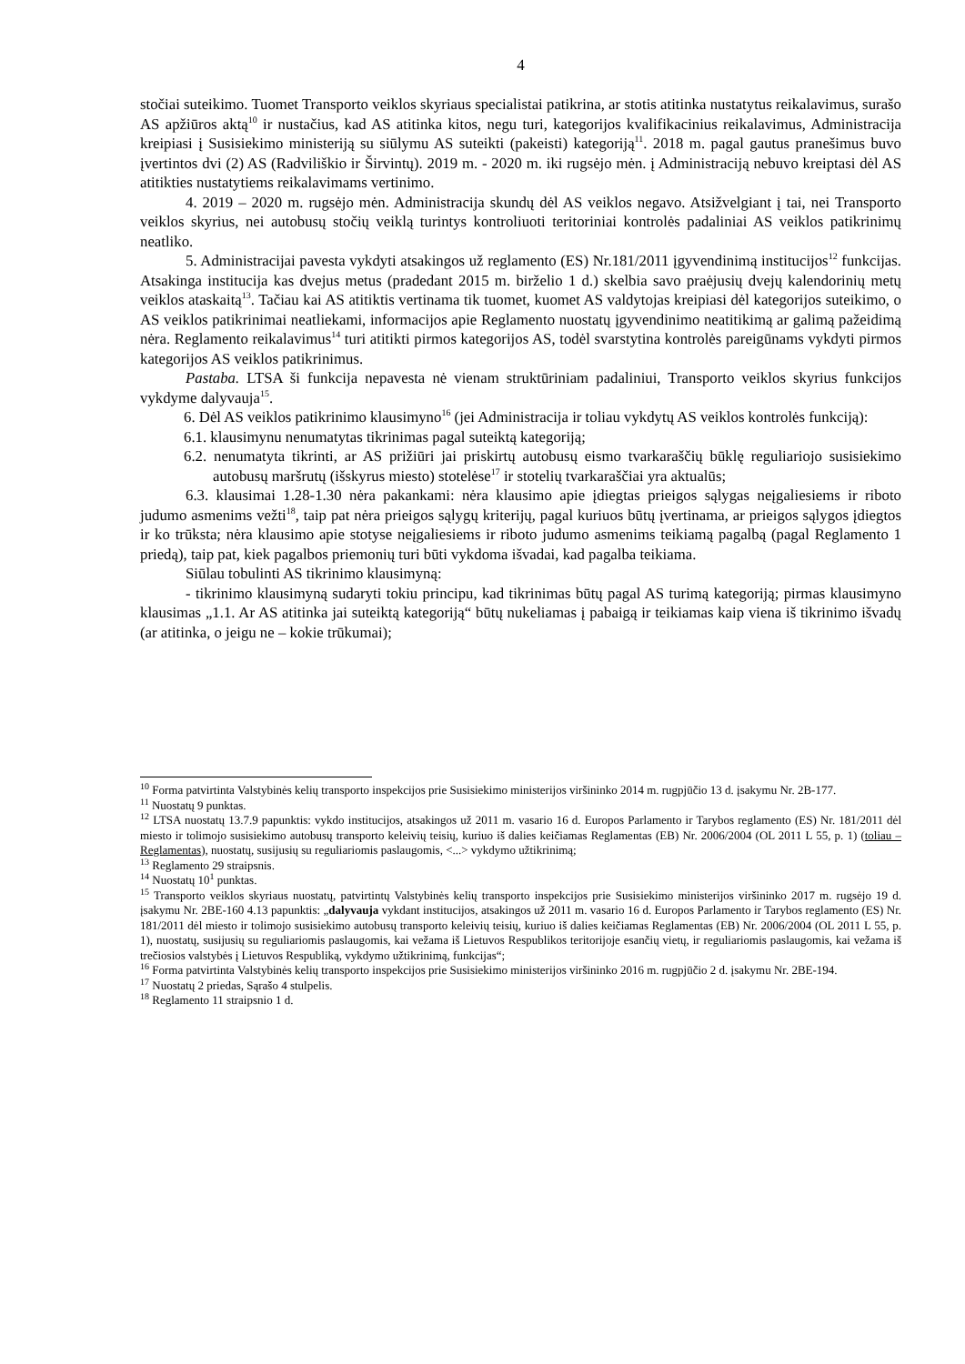4
stočiai suteikimo. Tuomet Transporto veiklos skyriaus specialistai patikrina, ar stotis atitinka nustatytus reikalavimus, surašo AS apžiūros aktą<sup>10</sup> ir nustačius, kad AS atitinka kitos, negu turi, kategorijos kvalifikacinius reikalavimus, Administracija kreipiasi į Susisiekimo ministeriją su siūlymu AS suteikti (pakeisti) kategoriją<sup>11</sup>. 2018 m. pagal gautus pranešimus buvo įvertintos dvi (2) AS (Radviliškio ir Širvintų). 2019 m. - 2020 m. iki rugsėjo mėn. į Administraciją nebuvo kreiptasi dėl AS atitikties nustatytiems reikalavimams vertinimo.
4. 2019 – 2020 m. rugsėjo mėn. Administracija skundų dėl AS veiklos negavo. Atsižvelgiant į tai, nei Transporto veiklos skyrius, nei autobusų stočių veiklą turintys kontroliuoti teritoriniai kontrolės padaliniai AS veiklos patikrinimų neatliko.
5. Administracijai pavesta vykdyti atsakingos už reglamento (ES) Nr.181/2011 įgyvendinimą institucijos<sup>12</sup> funkcijas. Atsakinga institucija kas dvejus metus (pradedant 2015 m. birželio 1 d.) skelbia savo praėjusių dvejų kalendorinių metų veiklos ataskaitą<sup>13</sup>. Tačiau kai AS atitiktis vertinama tik tuomet, kuomet AS valdytojas kreipiasi dėl kategorijos suteikimo, o AS veiklos patikrinimai neatliekami, informacijos apie Reglamento nuostatų įgyvendinimo neatitikimą ar galimą pažeidimą nėra. Reglamento reikalavimus<sup>14</sup> turi atitikti pirmos kategorijos AS, todėl svarstytina kontrolės pareigūnams vykdyti pirmos kategorijos AS veiklos patikrinimus.
Pastaba. LTSA ši funkcija nepavesta nė vienam struktūriniam padaliniui, Transporto veiklos skyrius funkcijos vykdyme dalyvauja<sup>15</sup>.
6. Dėl AS veiklos patikrinimo klausimyno<sup>16</sup> (jei Administracija ir toliau vykdytų AS veiklos kontrolės funkciją):
6.1. klausimynu nenumatytas tikrinimas pagal suteiktą kategoriją;
6.2. nenumatyta tikrinti, ar AS prižiūri jai priskirtų autobusų eismo tvarkaraščių būklę reguliariojo susisiekimo autobusų maršrutų (išskyrus miesto) stotelėse<sup>17</sup> ir stotelių tvarkaraščiai yra aktualūs;
6.3. klausimai 1.28-1.30 nėra pakankami: nėra klausimo apie įdiegtas prieigos sąlygas neįgaliesiems ir riboto judumo asmenims vežti<sup>18</sup>, taip pat nėra prieigos sąlygų kriterijų, pagal kuriuos būtų įvertinama, ar prieigos sąlygos įdiegtos ir ko trūksta; nėra klausimo apie stotyse neįgaliesiems ir riboto judumo asmenims teikiamą pagalbą (pagal Reglamento 1 priedą), taip pat, kiek pagalbos priemonių turi būti vykdoma išvadai, kad pagalba teikiama.
Siūlau tobulinti AS tikrinimo klausimyną:
- tikrinimo klausimyną sudaryti tokiu principu, kad tikrinimas būtų pagal AS turimą kategoriją; pirmas klausimyno klausimas „1.1. Ar AS atitinka jai suteiktą kategoriją“ būtų nukeliamas į pabaigą ir teikiamas kaip viena iš tikrinimo išvadų (ar atitinka, o jeigu ne – kokie trūkumai);
<sup>10</sup> Forma patvirtinta Valstybinės kelių transporto inspekcijos prie Susisiekimo ministerijos viršininko 2014 m. rugpjūčio 13 d. įsakymu Nr. 2B-177.
<sup>11</sup> Nuostatų 9 punktas.
<sup>12</sup> LTSA nuostatų 13.7.9 papunktis: vykdo institucijos, atsakingos už 2011 m. vasario 16 d. Europos Parlamento ir Tarybos reglamento (ES) Nr. 181/2011 dėl miesto ir tolimojo susisiekimo autobusų transporto keleivių teisių, kuriuo iš dalies keičiamas Reglamentas (EB) Nr. 2006/2004 (OL 2011 L 55, p. 1) (toliau – Reglamentas), nuostatų, susijusių su reguliariomis paslaugomis, <...> vykdymo užtikrinimą;
<sup>13</sup> Reglamento 29 straipsnis.
<sup>14</sup> Nuostatų 10<sup>1</sup> punktas.
<sup>15</sup> Transporto veiklos skyriaus nuostatų, patvirtintų Valstybinės kelių transporto inspekcijos prie Susisiekimo ministerijos viršininko 2017 m. rugsėjo 19 d. įsakymu Nr. 2BE-160 4.13 papunktis: „dalyvauja vykdant institucijos, atsakingos už 2011 m. vasario 16 d. Europos Parlamento ir Tarybos reglamento (ES) Nr. 181/2011 dėl miesto ir tolimojo susisiekimo autobusų transporto keleivių teisių, kuriuo iš dalies keičiamas Reglamentas (EB) Nr. 2006/2004 (OL 2011 L 55, p. 1), nuostatų, susijusių su reguliariomis paslaugomis, kai vežama iš Lietuvos Respublikos teritorijoje esančių vietų, ir reguliariomis paslaugomis, kai vežama iš trečiosios valstybės į Lietuvos Respubliką, vykdymo užtikrinimą, funkcijas“;
<sup>16</sup> Forma patvirtinta Valstybinės kelių transporto inspekcijos prie Susisiekimo ministerijos viršininko 2016 m. rugpjūčio 2 d. įsakymu Nr. 2BE-194.
<sup>17</sup> Nuostatų 2 priedas, Sąrašo 4 stulpelis.
<sup>18</sup> Reglamento 11 straipsnio 1 d.